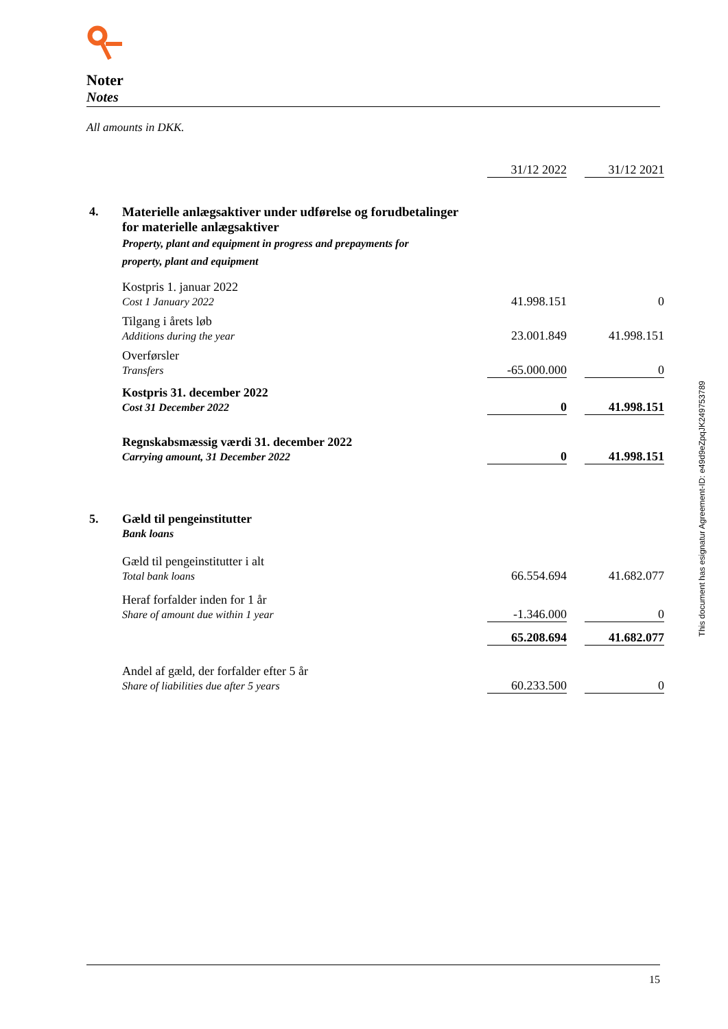Noter
Notes
All amounts in DKK.
| | | 31/12 2022 | | 31/12 2021 |
| 4. | Materielle anlægsaktiver under udførelse og forudbetalinger for materielle anlægsaktiver Property, plant and equipment in progress and prepayments for property, plant and equipment | | | |
| | Kostpris 1. januar 2022 Cost 1 January 2022 | 41.998.151 | | 0 |
| | Tilgang i årets løb Additions during the year | 23.001.849 | | 41.998.151 |
| | Overførsler Transfers | -65.000.000 | | 0 |
| | Kostpris 31. december 2022 Cost 31 December 2022 | 0 | | 41.998.151 |
| | Regnskabsmæssig værdi 31. december 2022 Carrying amount, 31 December 2022 | 0 | | 41.998.151 |
| 5. | Gæld til pengeinstitutter Bank loans | | | |
| | Gæld til pengeinstitutter i alt Total bank loans | 66.554.694 | | 41.682.077 |
| | Heraf forfalder inden for 1 år Share of amount due within 1 year | -1.346.000 | | 0 |
| | | 65.208.694 | | 41.682.077 |
| | Andel af gæld, der forfalder efter 5 år Share of liabilities due after 5 years | 60.233.500 | | 0 |
This document has esignatur Agreement-ID: e49d9eZpqJK249753789
15